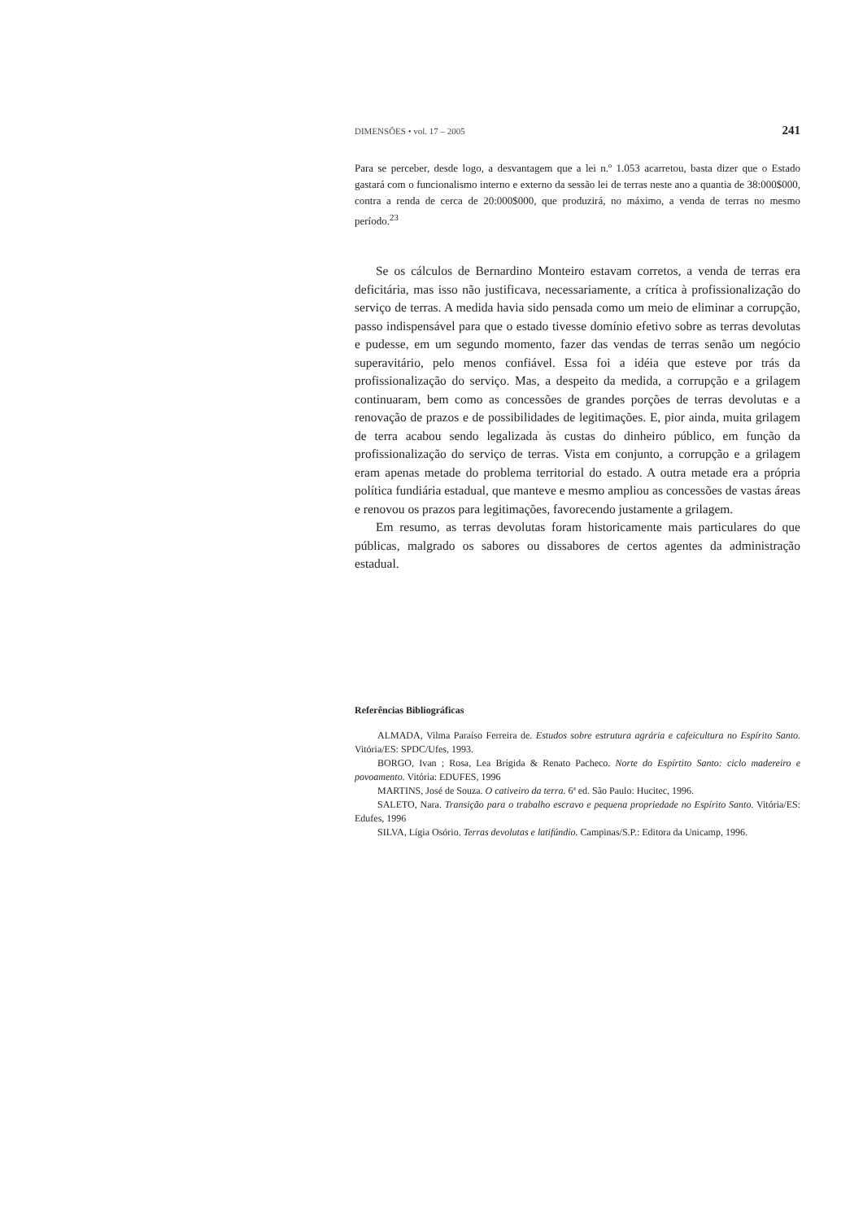DIMENSÕES • vol. 17 – 2005 241
Para se perceber, desde logo, a desvantagem que a lei n.º 1.053 acarretou, basta dizer que o Estado gastará com o funcionalismo interno e externo da sessão lei de terras neste ano a quantia de 38:000$000, contra a renda de cerca de 20:000$000, que produzirá, no máximo, a venda de terras no mesmo período.<sup>23</sup>
Se os cálculos de Bernardino Monteiro estavam corretos, a venda de terras era deficitária, mas isso não justificava, necessariamente, a crítica à profissionalização do serviço de terras. A medida havia sido pensada como um meio de eliminar a corrupção, passo indispensável para que o estado tivesse domínio efetivo sobre as terras devolutas e pudesse, em um segundo momento, fazer das vendas de terras senão um negócio superavitário, pelo menos confiável. Essa foi a idéia que esteve por trás da profissionalização do serviço. Mas, a despeito da medida, a corrupção e a grilagem continuaram, bem como as concessões de grandes porções de terras devolutas e a renovação de prazos e de possibilidades de legitimações. E, pior ainda, muita grilagem de terra acabou sendo legalizada às custas do dinheiro público, em função da profissionalização do serviço de terras. Vista em conjunto, a corrupção e a grilagem eram apenas metade do problema territorial do estado. A outra metade era a própria política fundiária estadual, que manteve e mesmo ampliou as concessões de vastas áreas e renovou os prazos para legitimações, favorecendo justamente a grilagem.
Em resumo, as terras devolutas foram historicamente mais particulares do que públicas, malgrado os sabores ou dissabores de certos agentes da administração estadual.
Referências Bibliográficas
ALMADA, Vilma Paraíso Ferreira de. Estudos sobre estrutura agrária e cafeicultura no Espírito Santo. Vitória/ES: SPDC/Ufes, 1993.
BORGO, Ivan ; Rosa, Lea Brígida & Renato Pacheco. Norte do Espírtito Santo: ciclo madereiro e povoamento. Vitória: EDUFES, 1996
MARTINS, José de Souza. O cativeiro da terra. 6ª ed. São Paulo: Hucitec, 1996.
SALETO, Nara. Transição para o trabalho escravo e pequena propriedade no Espírito Santo. Vitória/ES: Edufes, 1996
SILVA, Lígia Osório. Terras devolutas e latifúndio. Campinas/S.P.: Editora da Unicamp, 1996.